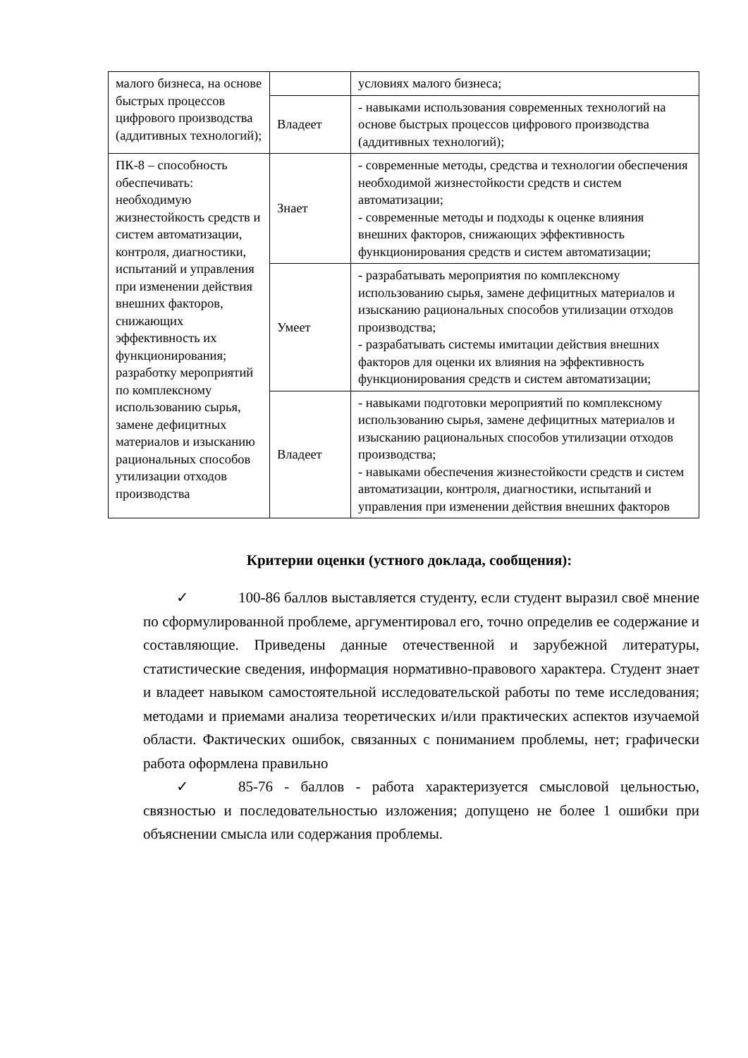| малого бизнеса, на основе быстрых процессов цифрового производства (аддитивных технологий); | | условиях малого бизнеса; |
| | Владеет | - навыками использования современных технологий на основе быстрых процессов цифрового производства (аддитивных технологий); |
| ПК-8 – способность обеспечивать: необходимую жизнестойкость средств и систем автоматизации, контроля, диагностики, испытаний и управления при изменении действия внешних факторов, снижающих эффективность их функционирования; разработку мероприятий по комплексному использованию сырья, замене дефицитных материалов и изысканию рациональных способов утилизации отходов производства | Знает | - современные методы, средства и технологии обеспечения необходимой жизнестойкости средств и систем автоматизации; - современные методы и подходы к оценке влияния внешних факторов, снижающих эффективность функционирования средств и систем автоматизации; |
| | Умеет | - разрабатывать мероприятия по комплексному использованию сырья, замене дефицитных материалов и изысканию рациональных способов утилизации отходов производства; - разрабатывать системы имитации действия внешних факторов для оценки их влияния на эффективность функционирования средств и систем автоматизации; |
| | Владеет | - навыками подготовки мероприятий по комплексному использованию сырья, замене дефицитных материалов и изысканию рациональных способов утилизации отходов производства; - навыками обеспечения жизнестойкости средств и систем автоматизации, контроля, диагностики, испытаний и управления при изменении действия внешних факторов |
Критерии оценки (устного доклада, сообщения):
✓ 100-86 баллов выставляется студенту, если студент выразил своё мнение по сформулированной проблеме, аргументировал его, точно определив ее содержание и составляющие. Приведены данные отечественной и зарубежной литературы, статистические сведения, информация нормативно-правового характера. Студент знает и владеет навыком самостоятельной исследовательской работы по теме исследования; методами и приемами анализа теоретических и/или практических аспектов изучаемой области. Фактических ошибок, связанных с пониманием проблемы, нет; графически работа оформлена правильно
✓ 85-76 - баллов - работа характеризуется смысловой цельностью, связностью и последовательностью изложения; допущено не более 1 ошибки при объяснении смысла или содержания проблемы.